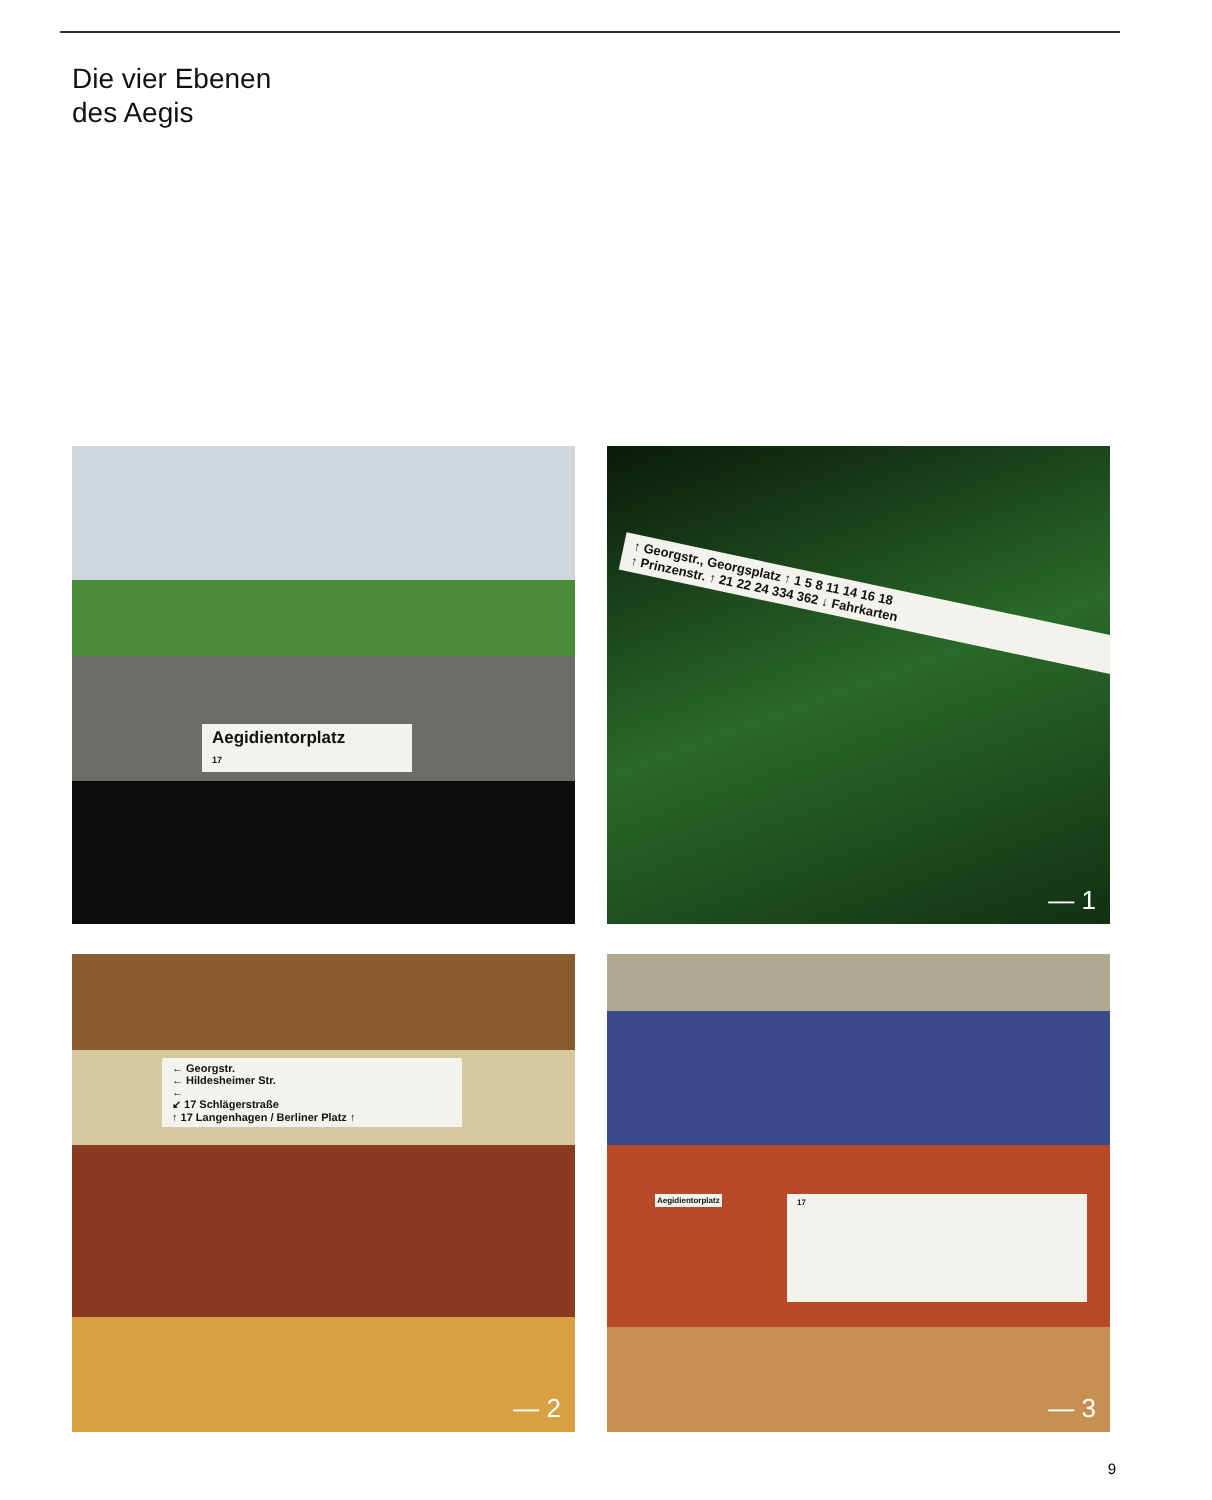Die vier Ebenen
des Aegis
Aegidientorplatz
17
↑ Georgstr., Georgsplatz ↑ 1 5 8 11 14 16 18
↑ Prinzenstr. ↑ 21 22 24 334 362 ↓ Fahrkarten
— 1
← Georgstr.
← Hildesheimer Str.
←
↙ 17 Schlägerstraße
↑ 17 Langenhagen / Berliner Platz ↑
— 2
Aegidientorplatz 17
— 3
9